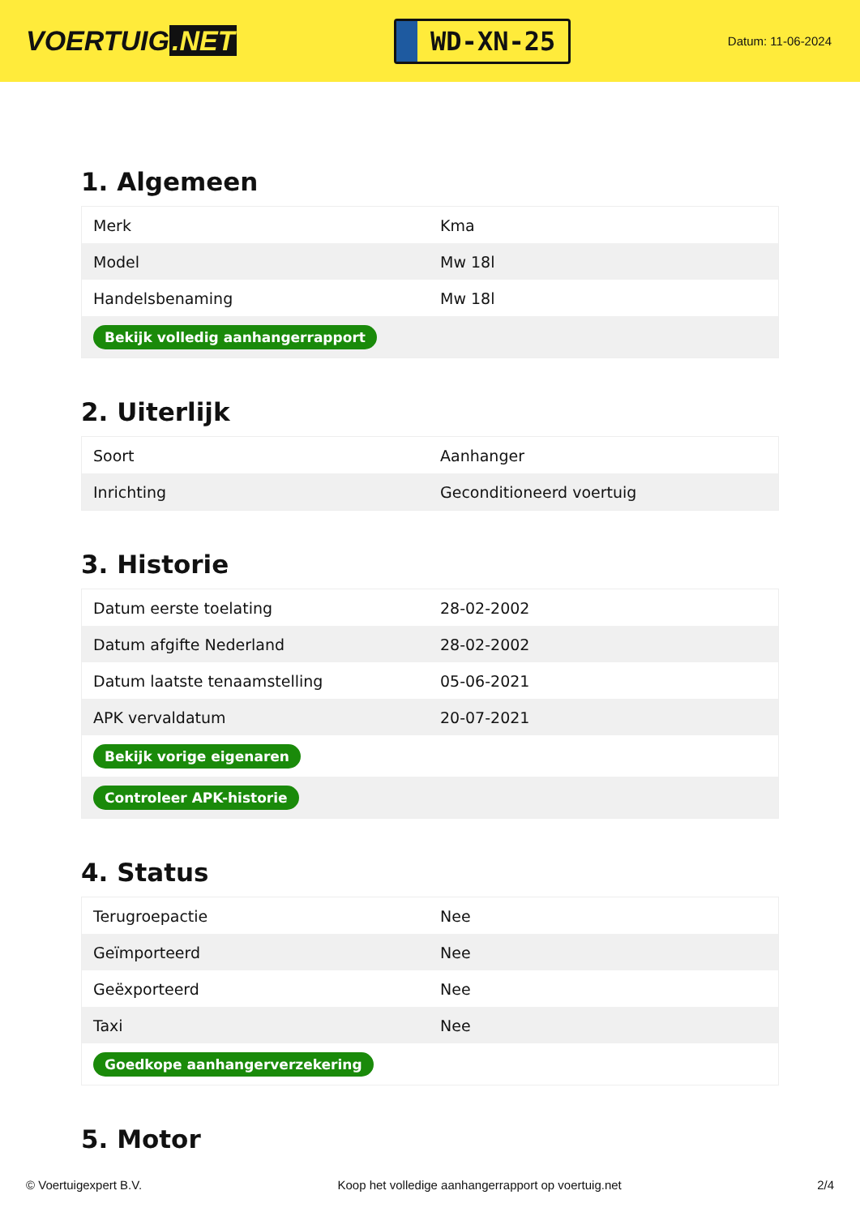VOERTUIG.NET
WD-XN-25
Datum: 11-06-2024
1. Algemeen
| Merk | Kma |
| Model | Mw 18l |
| Handelsbenaming | Mw 18l |
| Bekijk volledig aanhangerrapport | |
2. Uiterlijk
| Soort | Aanhanger |
| Inrichting | Geconditioneerd voertuig |
3. Historie
| Datum eerste toelating | 28-02-2002 |
| Datum afgifte Nederland | 28-02-2002 |
| Datum laatste tenaamstelling | 05-06-2021 |
| APK vervaldatum | 20-07-2021 |
| Bekijk vorige eigenaren | |
| Controleer APK-historie | |
4. Status
| Terugroepactie | Nee |
| Geïmporteerd | Nee |
| Geëxporteerd | Nee |
| Taxi | Nee |
| Goedkope aanhangerverzekering | |
5. Motor
© Voertuigexpert B.V. Koop het volledige aanhangerrapport op voertuig.net 2/4